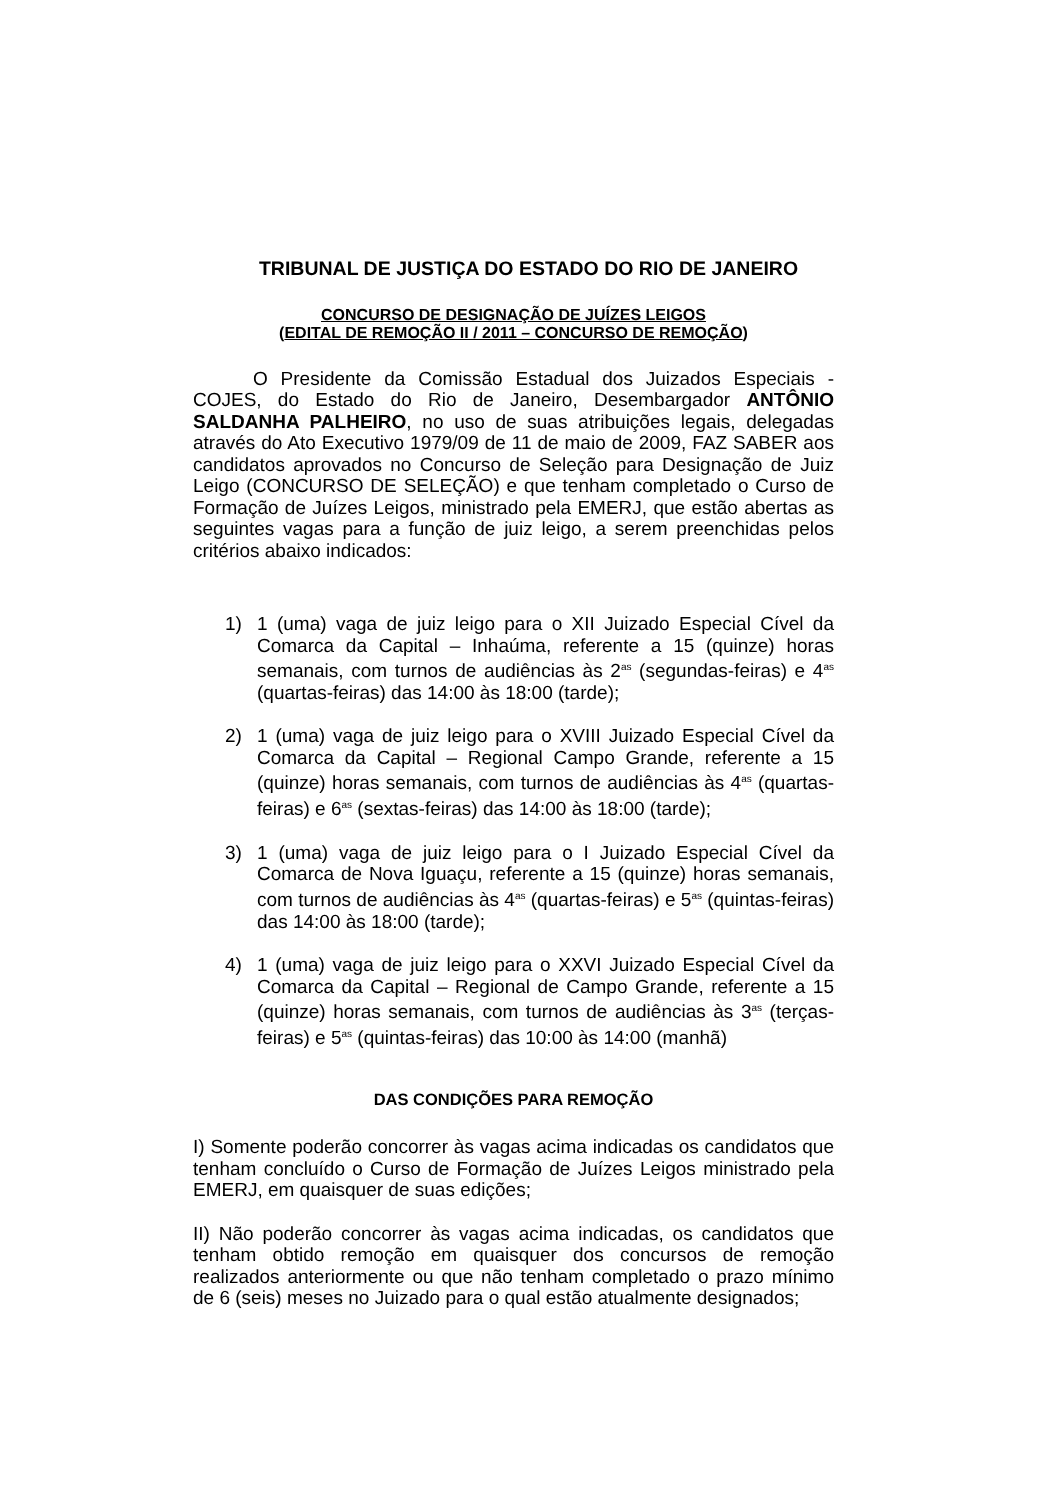TRIBUNAL DE JUSTIÇA DO ESTADO DO RIO DE JANEIRO
CONCURSO DE DESIGNAÇÃO DE JUÍZES LEIGOS
(EDITAL DE REMOÇÃO II / 2011 – CONCURSO DE REMOÇÃO)
O Presidente da Comissão Estadual dos Juizados Especiais - COJES, do Estado do Rio de Janeiro, Desembargador ANTÔNIO SALDANHA PALHEIRO, no uso de suas atribuições legais, delegadas através do Ato Executivo 1979/09 de 11 de maio de 2009, FAZ SABER aos candidatos aprovados no Concurso de Seleção para Designação de Juiz Leigo (CONCURSO DE SELEÇÃO) e que tenham completado o Curso de Formação de Juízes Leigos, ministrado pela EMERJ, que estão abertas as seguintes vagas para a função de juiz leigo, a serem preenchidas pelos critérios abaixo indicados:
1) 1 (uma) vaga de juiz leigo para o XII Juizado Especial Cível da Comarca da Capital – Inhaúma, referente a 15 (quinze) horas semanais, com turnos de audiências às 2<sup>as</sup> (segundas-feiras) e 4<sup>as</sup> (quartas-feiras) das 14:00 às 18:00 (tarde);
2) 1 (uma) vaga de juiz leigo para o XVIII Juizado Especial Cível da Comarca da Capital – Regional Campo Grande, referente a 15 (quinze) horas semanais, com turnos de audiências às 4<sup>as</sup> (quartas-feiras) e 6<sup>as</sup> (sextas-feiras) das 14:00 às 18:00 (tarde);
3) 1 (uma) vaga de juiz leigo para o I Juizado Especial Cível da Comarca de Nova Iguaçu, referente a 15 (quinze) horas semanais, com turnos de audiências às 4<sup>as</sup> (quartas-feiras) e 5<sup>as</sup> (quintas-feiras) das 14:00 às 18:00 (tarde);
4) 1 (uma) vaga de juiz leigo para o XXVI Juizado Especial Cível da Comarca da Capital – Regional de Campo Grande, referente a 15 (quinze) horas semanais, com turnos de audiências às 3<sup>as</sup> (terças-feiras) e 5<sup>as</sup> (quintas-feiras) das 10:00 às 14:00 (manhã)
DAS CONDIÇÕES PARA REMOÇÃO
I) Somente poderão concorrer às vagas acima indicadas os candidatos que tenham concluído o Curso de Formação de Juízes Leigos ministrado pela EMERJ, em quaisquer de suas edições;
II) Não poderão concorrer às vagas acima indicadas, os candidatos que tenham obtido remoção em quaisquer dos concursos de remoção realizados anteriormente ou que não tenham completado o prazo mínimo de 6 (seis) meses no Juizado para o qual estão atualmente designados;